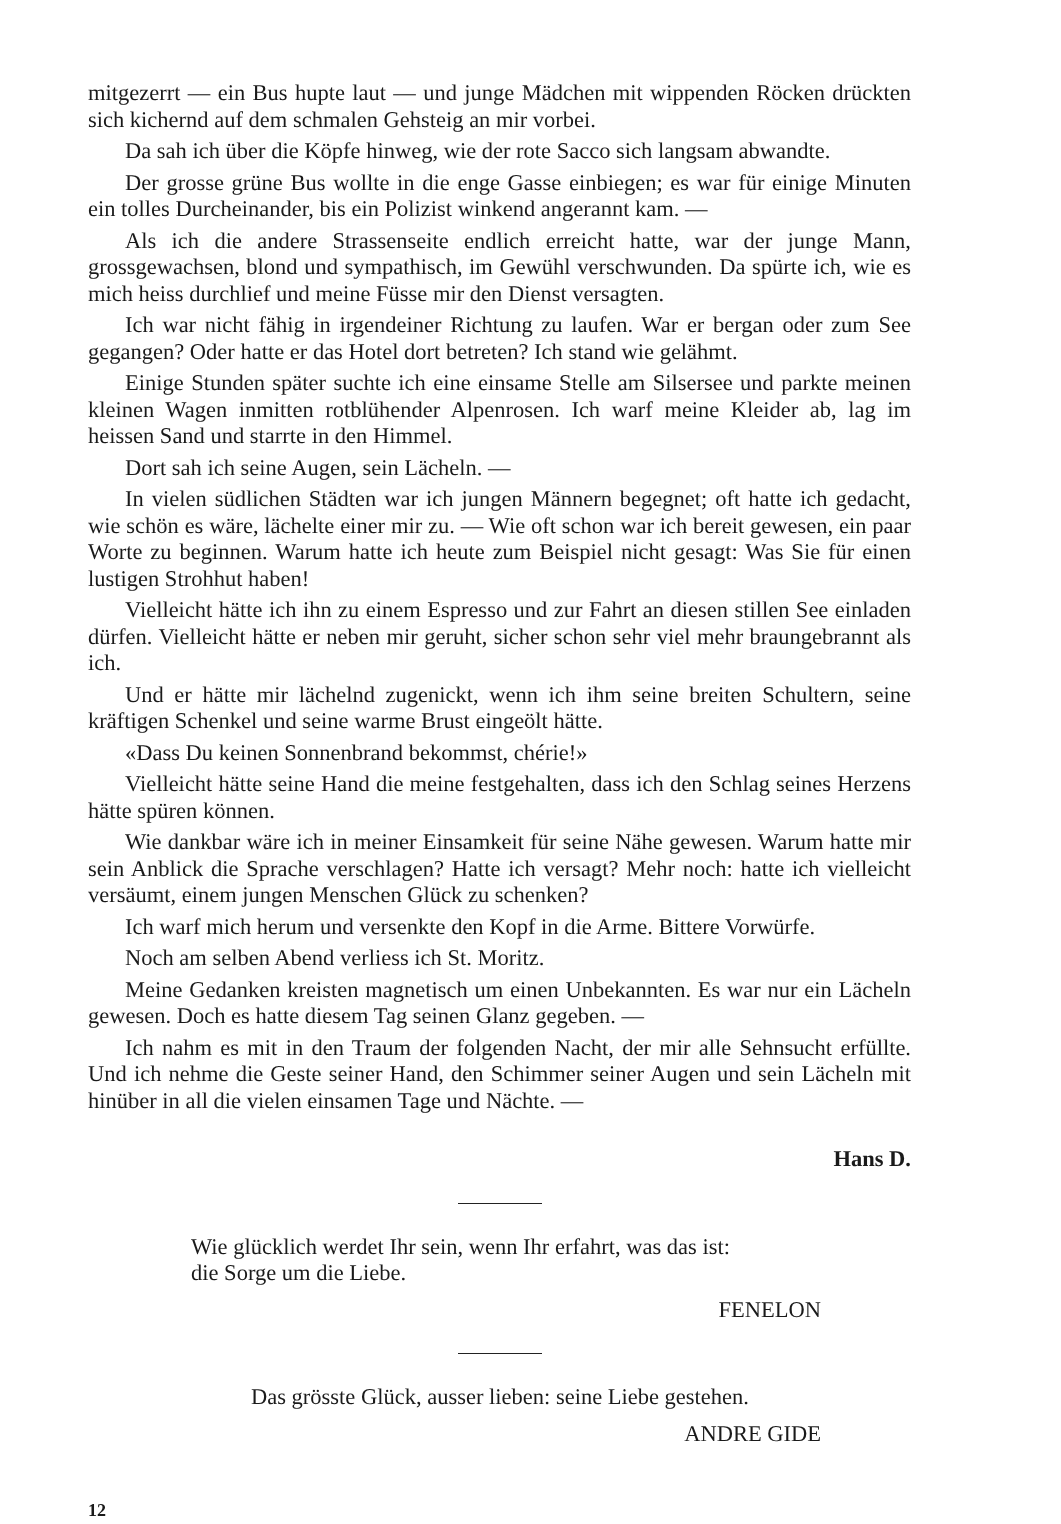mitgezerrt — ein Bus hupte laut — und junge Mädchen mit wippenden Röcken drückten sich kichernd auf dem schmalen Gehsteig an mir vorbei.
Da sah ich über die Köpfe hinweg, wie der rote Sacco sich langsam abwandte.
Der grosse grüne Bus wollte in die enge Gasse einbiegen; es war für einige Minuten ein tolles Durcheinander, bis ein Polizist winkend angerannt kam. —
Als ich die andere Strassenseite endlich erreicht hatte, war der junge Mann, grossgewachsen, blond und sympathisch, im Gewühl verschwunden. Da spürte ich, wie es mich heiss durchlief und meine Füsse mir den Dienst versagten.
Ich war nicht fähig in irgendeiner Richtung zu laufen. War er bergan oder zum See gegangen? Oder hatte er das Hotel dort betreten? Ich stand wie gelähmt.
Einige Stunden später suchte ich eine einsame Stelle am Silsersee und parkte meinen kleinen Wagen inmitten rotblühender Alpenrosen. Ich warf meine Kleider ab, lag im heissen Sand und starrte in den Himmel.
Dort sah ich seine Augen, sein Lächeln. —
In vielen südlichen Städten war ich jungen Männern begegnet; oft hatte ich gedacht, wie schön es wäre, lächelte einer mir zu. — Wie oft schon war ich bereit gewesen, ein paar Worte zu beginnen. Warum hatte ich heute zum Beispiel nicht gesagt: Was Sie für einen lustigen Strohhut haben!
Vielleicht hätte ich ihn zu einem Espresso und zur Fahrt an diesen stillen See einladen dürfen. Vielleicht hätte er neben mir geruht, sicher schon sehr viel mehr braungebrannt als ich.
Und er hätte mir lächelnd zugenickt, wenn ich ihm seine breiten Schultern, seine kräftigen Schenkel und seine warme Brust eingeölt hätte.
«Dass Du keinen Sonnenbrand bekommst, chérie!»
Vielleicht hätte seine Hand die meine festgehalten, dass ich den Schlag seines Herzens hätte spüren können.
Wie dankbar wäre ich in meiner Einsamkeit für seine Nähe gewesen. Warum hatte mir sein Anblick die Sprache verschlagen? Hatte ich versagt? Mehr noch: hatte ich vielleicht versäumt, einem jungen Menschen Glück zu schenken?
Ich warf mich herum und versenkte den Kopf in die Arme. Bittere Vorwürfe.
Noch am selben Abend verliess ich St. Moritz.
Meine Gedanken kreisten magnetisch um einen Unbekannten. Es war nur ein Lächeln gewesen. Doch es hatte diesem Tag seinen Glanz gegeben. —
Ich nahm es mit in den Traum der folgenden Nacht, der mir alle Sehnsucht erfüllte. Und ich nehme die Geste seiner Hand, den Schimmer seiner Augen und sein Lächeln mit hinüber in all die vielen einsamen Tage und Nächte. —
Hans D.
Wie glücklich werdet Ihr sein, wenn Ihr erfahrt, was das ist:
die Sorge um die Liebe.
FENELON
Das grösste Glück, ausser lieben: seine Liebe gestehen.
ANDRE GIDE
12